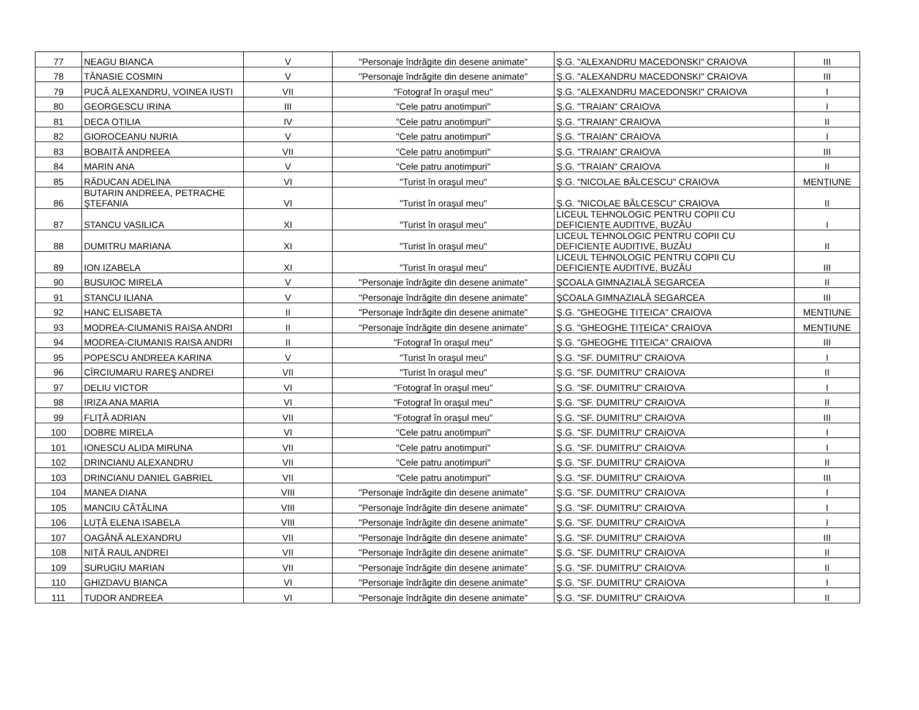| 77 | NEAGU BIANCA | V | "Personaje îndrăgite din desene animate" | Ş.G. "ALEXANDRU MACEDONSKI" CRAIOVA | III |
| 78 | TĂNASIE COSMIN | V | "Personaje îndrăgite din desene animate" | Ş.G. "ALEXANDRU MACEDONSKI" CRAIOVA | III |
| 79 | PUCĂ ALEXANDRU, VOINEA IUSTI | VII | "Fotograf în oraşul meu" | Ş.G. "ALEXANDRU MACEDONSKI" CRAIOVA | I |
| 80 | GEORGESCU IRINA | III | "Cele patru anotimpuri" | Ş.G. "TRAIAN" CRAIOVA | I |
| 81 | DECA OTILIA | IV | "Cele patru anotimpuri" | Ş.G. "TRAIAN" CRAIOVA | II |
| 82 | GIOROCEANU NURIA | V | "Cele patru anotimpuri" | Ş.G. "TRAIAN" CRAIOVA | I |
| 83 | BOBAITĂ ANDREEA | VII | "Cele patru anotimpuri" | Ş.G. "TRAIAN" CRAIOVA | III |
| 84 | MARIN ANA | V | "Cele patru anotimpuri" | Ş.G. "TRAIAN" CRAIOVA | II |
| 85 | RĂDUCAN ADELINA | VI | "Turist în oraşul meu" | Ş.G. "NICOLAE BĂLCESCU" CRAIOVA | MENȚIUNE |
| 86 | BUTARIN ANDREEA, PETRACHE ŞTEFANIA | VI | "Turist în oraşul meu" | Ş.G. "NICOLAE BĂLCESCU" CRAIOVA | II |
| 87 | STANCU VASILICA | XI | "Turist în oraşul meu" | LICEUL TEHNOLOGIC PENTRU COPII CU DEFICIENȚE AUDITIVE, BUZĂU | I |
| 88 | DUMITRU MARIANA | XI | "Turist în oraşul meu" | LICEUL TEHNOLOGIC PENTRU COPII CU DEFICIENȚE AUDITIVE, BUZĂU | II |
| 89 | ION IZABELA | XI | "Turist în oraşul meu" | LICEUL TEHNOLOGIC PENTRU COPII CU DEFICIENȚE AUDITIVE, BUZĂU | III |
| 90 | BUSUIOC MIRELA | V | "Personaje îndrăgite din desene animate" | ŞCOALA GIMNAZIALĂ SEGARCEA | II |
| 91 | STANCU ILIANA | V | "Personaje îndrăgite din desene animate" | ŞCOALA GIMNAZIALĂ SEGARCEA | III |
| 92 | HANC ELISABETA | II | "Personaje îndrăgite din desene animate" | Ş.G. "GHEOGHE ȚIȚEICA" CRAIOVA | MENȚIUNE |
| 93 | MODREA-CIUMANIS RAISA ANDRI | II | "Personaje îndrăgite din desene animate" | Ş.G. "GHEOGHE ȚIȚEICA" CRAIOVA | MENȚIUNE |
| 94 | MODREA-CIUMANIS RAISA ANDRI | II | "Fotograf în oraşul meu" | Ş.G. "GHEOGHE ȚIȚEICA" CRAIOVA | III |
| 95 | POPESCU ANDREEA KARINA | V | "Turist în oraşul meu" | Ş.G. "SF. DUMITRU" CRAIOVA | I |
| 96 | CÎRCIUMARU RAREŞ ANDREI | VII | "Turist în oraşul meu" | Ş.G. "SF. DUMITRU" CRAIOVA | II |
| 97 | DELIU VICTOR | VI | "Fotograf în oraşul meu" | Ş.G. "SF. DUMITRU" CRAIOVA | I |
| 98 | IRIZA ANA MARIA | VI | "Fotograf în oraşul meu" | Ş.G. "SF. DUMITRU" CRAIOVA | II |
| 99 | FLIȚĂ ADRIAN | VII | "Fotograf în oraşul meu" | Ş.G. "SF. DUMITRU" CRAIOVA | III |
| 100 | DOBRE MIRELA | VI | "Cele patru anotimpuri" | Ş.G. "SF. DUMITRU" CRAIOVA | I |
| 101 | IONESCU ALIDA MIRUNA | VII | "Cele patru anotimpuri" | Ş.G. "SF. DUMITRU" CRAIOVA | I |
| 102 | DRINCIANU ALEXANDRU | VII | "Cele patru anotimpuri" | Ş.G. "SF. DUMITRU" CRAIOVA | II |
| 103 | DRINCIANU DANIEL GABRIEL | VII | "Cele patru anotimpuri" | Ş.G. "SF. DUMITRU" CRAIOVA | III |
| 104 | MANEA DIANA | VIII | "Personaje îndrăgite din desene animate" | Ş.G. "SF. DUMITRU" CRAIOVA | I |
| 105 | MANCIU CĂTĂLINA | VIII | "Personaje îndrăgite din desene animate" | Ş.G. "SF. DUMITRU" CRAIOVA | I |
| 106 | LUȚĂ ELENA ISABELA | VIII | "Personaje îndrăgite din desene animate" | Ş.G. "SF. DUMITRU" CRAIOVA | I |
| 107 | OAGÂNĂ ALEXANDRU | VII | "Personaje îndrăgite din desene animate" | Ş.G. "SF. DUMITRU" CRAIOVA | III |
| 108 | NIȚĂ RAUL ANDREI | VII | "Personaje îndrăgite din desene animate" | Ş.G. "SF. DUMITRU" CRAIOVA | II |
| 109 | SURUGIU MARIAN | VII | "Personaje îndrăgite din desene animate" | Ş.G. "SF. DUMITRU" CRAIOVA | II |
| 110 | GHIZDAVU BIANCA | VI | "Personaje îndrăgite din desene animate" | Ş.G. "SF. DUMITRU" CRAIOVA | I |
| 111 | TUDOR ANDREEA | VI | "Personaje îndrăgite din desene animate" | Ş.G. "SF. DUMITRU" CRAIOVA | II |